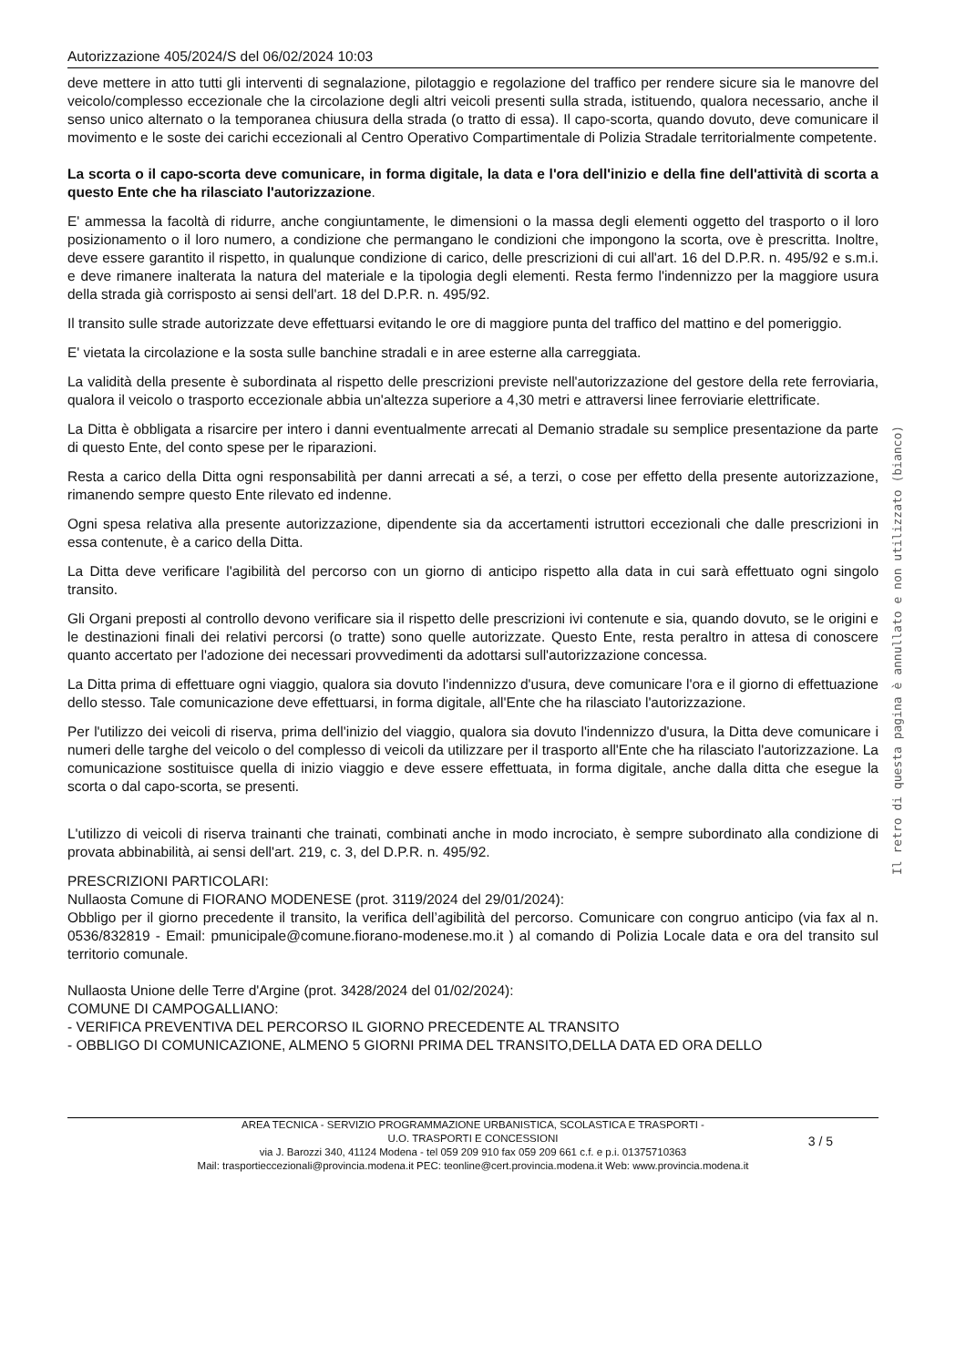Autorizzazione 405/2024/S del 06/02/2024 10:03
deve mettere in atto tutti gli interventi di segnalazione, pilotaggio e regolazione del traffico per rendere sicure sia le manovre del veicolo/complesso eccezionale che la circolazione degli altri veicoli presenti sulla strada, istituendo, qualora necessario, anche il senso unico alternato o la temporanea chiusura della strada (o tratto di essa). Il capo-scorta, quando dovuto, deve comunicare il movimento e le soste dei carichi eccezionali al Centro Operativo Compartimentale di Polizia Stradale territorialmente competente.
La scorta o il capo-scorta deve comunicare, in forma digitale, la data e l'ora dell'inizio e della fine dell'attività di scorta a questo Ente che ha rilasciato l'autorizzazione.
E' ammessa la facoltà di ridurre, anche congiuntamente, le dimensioni o la massa degli elementi oggetto del trasporto o il loro posizionamento o il loro numero, a condizione che permangano le condizioni che impongono la scorta, ove è prescritta. Inoltre, deve essere garantito il rispetto, in qualunque condizione di carico, delle prescrizioni di cui all'art. 16 del D.P.R. n. 495/92 e s.m.i. e deve rimanere inalterata la natura del materiale e la tipologia degli elementi. Resta fermo l'indennizzo per la maggiore usura della strada già corrisposto ai sensi dell'art. 18 del D.P.R. n. 495/92.
Il transito sulle strade autorizzate deve effettuarsi evitando le ore di maggiore punta del traffico del mattino e del pomeriggio.
E' vietata la circolazione e la sosta sulle banchine stradali e in aree esterne alla carreggiata.
La validità della presente è subordinata al rispetto delle prescrizioni previste nell'autorizzazione del gestore della rete ferroviaria, qualora il veicolo o trasporto eccezionale abbia un'altezza superiore a 4,30 metri e attraversi linee ferroviarie elettrificate.
La Ditta è obbligata a risarcire per intero i danni eventualmente arrecati al Demanio stradale su semplice presentazione da parte di questo Ente, del conto spese per le riparazioni.
Resta a carico della Ditta ogni responsabilità per danni arrecati a sé, a terzi, o cose per effetto della presente autorizzazione, rimanendo sempre questo Ente rilevato ed indenne.
Ogni spesa relativa alla presente autorizzazione, dipendente sia da accertamenti istruttori eccezionali che dalle prescrizioni in essa contenute, è a carico della Ditta.
La Ditta deve verificare l'agibilità del percorso con un giorno di anticipo rispetto alla data in cui sarà effettuato ogni singolo transito.
Gli Organi preposti al controllo devono verificare sia il rispetto delle prescrizioni ivi contenute e sia, quando dovuto, se le origini e le destinazioni finali dei relativi percorsi (o tratte) sono quelle autorizzate. Questo Ente, resta peraltro in attesa di conoscere quanto accertato per l'adozione dei necessari provvedimenti da adottarsi sull'autorizzazione concessa.
La Ditta prima di effettuare ogni viaggio, qualora sia dovuto l'indennizzo d'usura, deve comunicare l'ora e il giorno di effettuazione dello stesso. Tale comunicazione deve effettuarsi, in forma digitale, all'Ente che ha rilasciato l'autorizzazione.
Per l'utilizzo dei veicoli di riserva, prima dell'inizio del viaggio, qualora sia dovuto l'indennizzo d'usura, la Ditta deve comunicare i numeri delle targhe del veicolo o del complesso di veicoli da utilizzare per il trasporto all'Ente che ha rilasciato l'autorizzazione. La comunicazione sostituisce quella di inizio viaggio e deve essere effettuata, in forma digitale, anche dalla ditta che esegue la scorta o dal capo-scorta, se presenti.
L'utilizzo di veicoli di riserva trainanti che trainati, combinati anche in modo incrociato, è sempre subordinato alla condizione di provata abbinabilità, ai sensi dell'art. 219, c. 3, del D.P.R. n. 495/92.
PRESCRIZIONI PARTICOLARI:
Nullaosta Comune di FIORANO MODENESE (prot. 3119/2024 del 29/01/2024):
Obbligo per il giorno precedente il transito, la verifica dell’agibilità del percorso. Comunicare con congruo anticipo (via fax al n. 0536/832819 - Email: pmunicipale@comune.fiorano-modenese.mo.it ) al comando di Polizia Locale data e ora del transito sul territorio comunale.
Nullaosta Unione delle Terre d'Argine (prot. 3428/2024 del 01/02/2024):
COMUNE DI CAMPOGALLIANO:
- VERIFICA PREVENTIVA DEL PERCORSO IL GIORNO PRECEDENTE AL TRANSITO
- OBBLIGO DI COMUNICAZIONE, ALMENO 5 GIORNI PRIMA DEL TRANSITO,DELLA DATA ED ORA DELLO
Il retro di questa pagina è annullato e non utilizzato (bianco)
3 / 5
AREA TECNICA - SERVIZIO PROGRAMMAZIONE URBANISTICA, SCOLASTICA E TRASPORTI -
U.O. TRASPORTI E CONCESSIONI
via J. Barozzi 340, 41124 Modena - tel 059 209 910 fax 059 209 661 c.f. e p.i. 01375710363
Mail: trasportieccezionali@provincia.modena.it PEC: teonline@cert.provincia.modena.it Web: www.provincia.modena.it